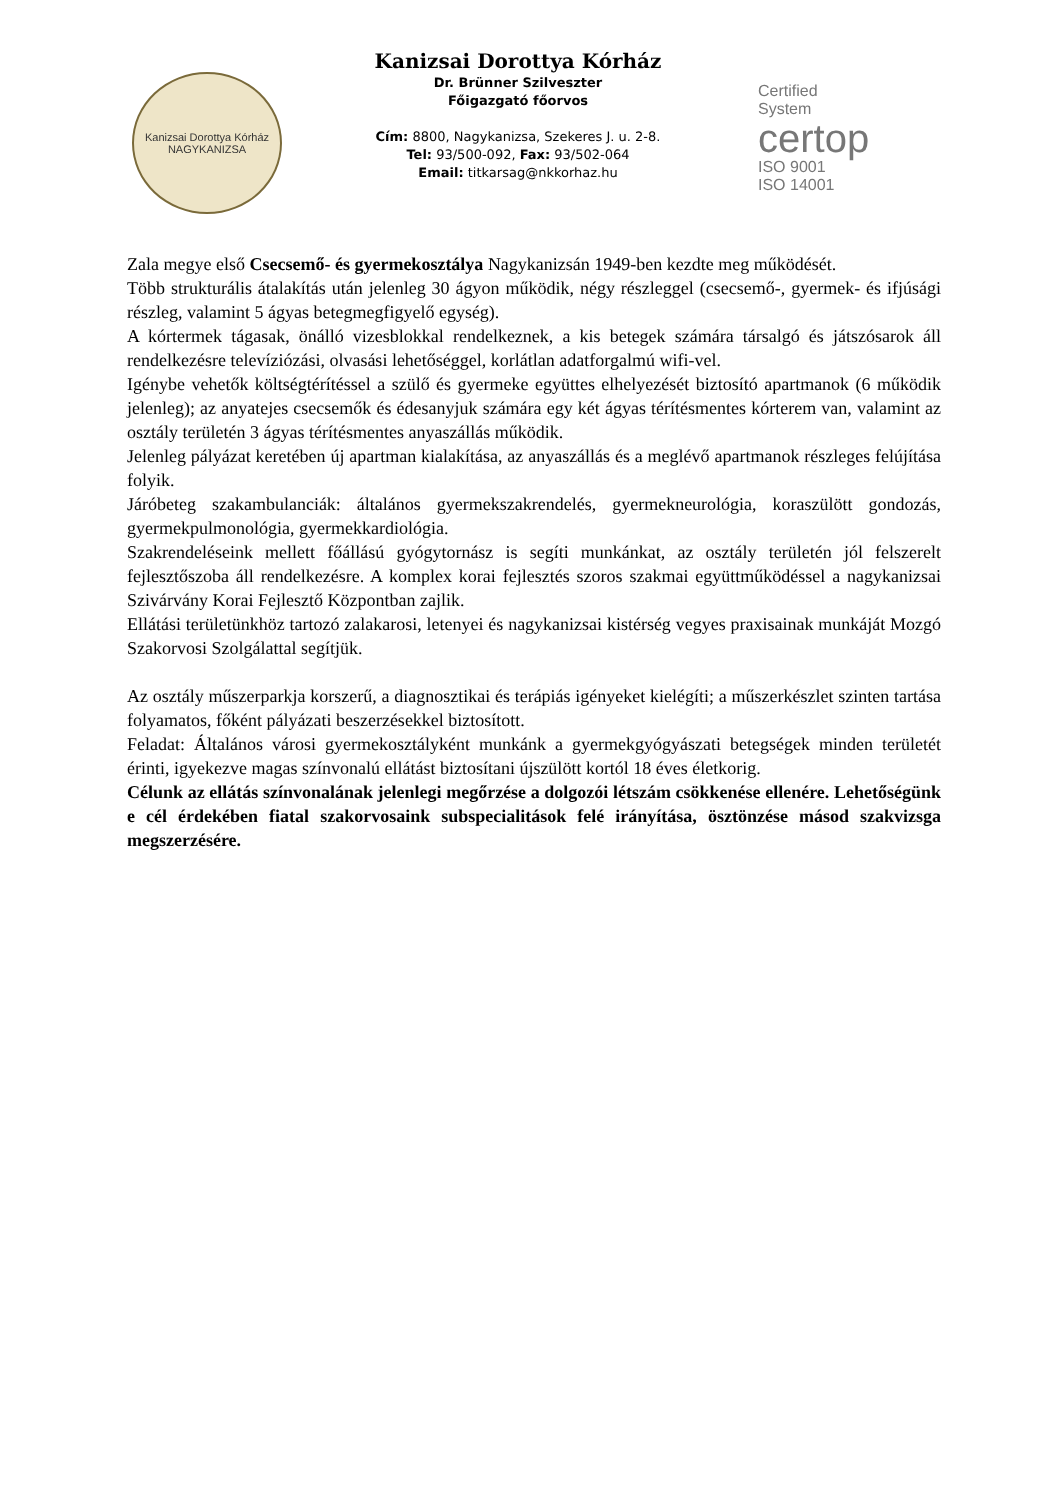Kanizsai Dorottya Kórház
NAGYKANIZSA
Kanizsai Dorottya Kórház
Dr. Brünner Szilveszter
Főigazgató főorvos
Cím: 8800, Nagykanizsa, Szekeres J. u. 2-8.
Tel: 93/500-092, Fax: 93/502-064
Email: titkarsag@nkkorhaz.hu
Certified
System
certop
ISO 9001
ISO 14001
Zala megye első Csecsemő- és gyermekosztálya Nagykanizsán 1949-ben kezdte meg működését.
Több strukturális átalakítás után jelenleg 30 ágyon működik, négy részleggel (csecsemő-, gyermek- és ifjúsági részleg, valamint 5 ágyas betegmegfigyelő egység).
A kórtermek tágasak, önálló vizesblokkal rendelkeznek, a kis betegek számára társalgó és játszósarok áll rendelkezésre televíziózási, olvasási lehetőséggel, korlátlan adatforgalmú wifi-vel.
Igénybe vehetők költségtérítéssel a szülő és gyermeke együttes elhelyezését biztosító apartmanok (6 működik jelenleg); az anyatejes csecsemők és édesanyjuk számára egy két ágyas térítésmentes kórterem van, valamint az osztály területén 3 ágyas térítésmentes anyaszállás működik.
Jelenleg pályázat keretében új apartman kialakítása, az anyaszállás és a meglévő apartmanok részleges felújítása folyik.
Járóbeteg szakambulanciák: általános gyermekszakrendelés, gyermekneurológia, koraszülött gondozás, gyermekpulmonológia, gyermekkardiológia.
Szakrendeléseink mellett főállású gyógytornász is segíti munkánkat, az osztály területén jól felszerelt fejlesztőszoba áll rendelkezésre. A komplex korai fejlesztés szoros szakmai együttműködéssel a nagykanizsai Szivárvány Korai Fejlesztő Központban zajlik.
Ellátási területünkhöz tartozó zalakarosi, letenyei és nagykanizsai kistérség vegyes praxisainak munkáját Mozgó Szakorvosi Szolgálattal segítjük.
Az osztály műszerparkja korszerű, a diagnosztikai és terápiás igényeket kielégíti; a műszerkészlet szinten tartása folyamatos, főként pályázati beszerzésekkel biztosított.
Feladat: Általános városi gyermekosztályként munkánk a gyermekgyógyászati betegségek minden területét érinti, igyekezve magas színvonalú ellátást biztosítani újszülött kortól 18 éves életkorig.
Célunk az ellátás színvonalának jelenlegi megőrzése a dolgozói létszám csökkenése ellenére. Lehetőségünk e cél érdekében fiatal szakorvosaink subspecialitások felé irányítása, ösztönzése másod szakvizsga megszerzésére.